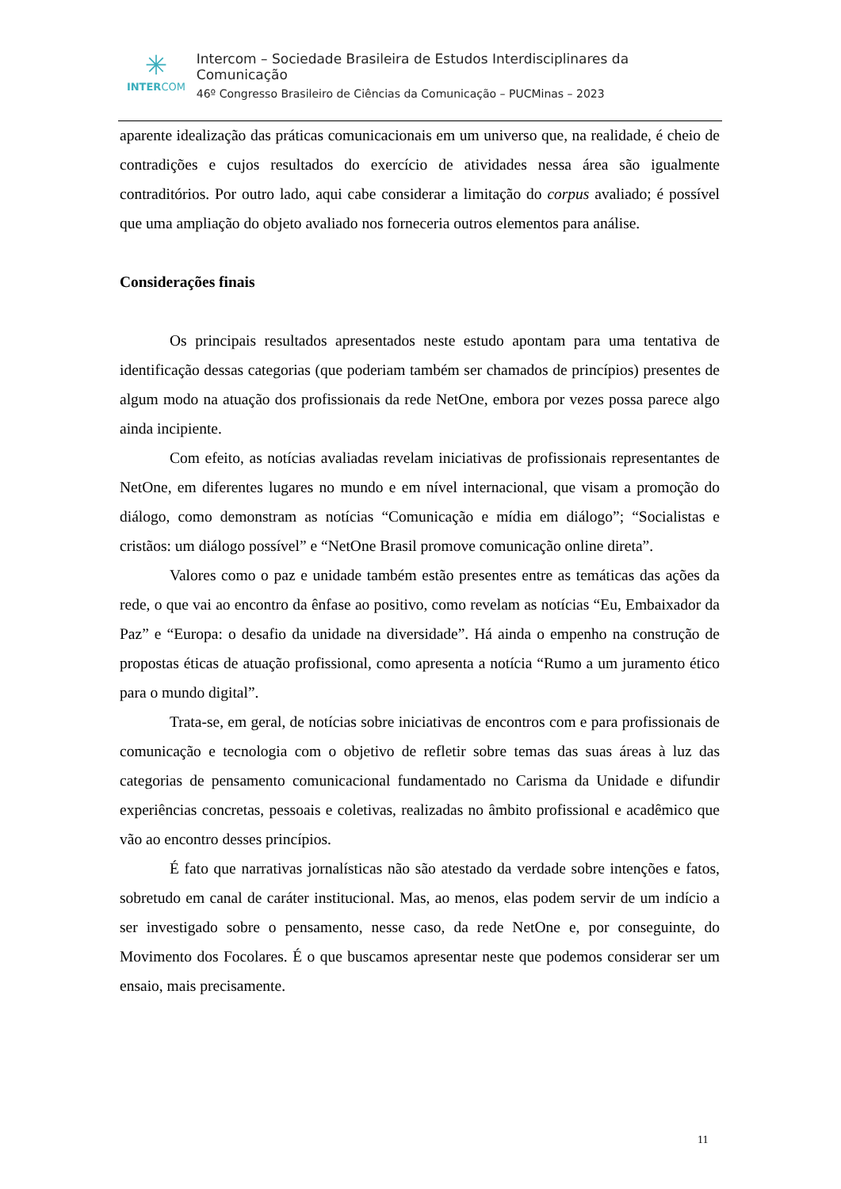✳
INTERCOM
Intercom – Sociedade Brasileira de Estudos Interdisciplinares da Comunicação
46º Congresso Brasileiro de Ciências da Comunicação – PUCMinas – 2023
aparente idealização das práticas comunicacionais em um universo que, na realidade, é cheio de contradições e cujos resultados do exercício de atividades nessa área são igualmente contraditórios. Por outro lado, aqui cabe considerar a limitação do corpus avaliado; é possível que uma ampliação do objeto avaliado nos forneceria outros elementos para análise.
Considerações finais
Os principais resultados apresentados neste estudo apontam para uma tentativa de identificação dessas categorias (que poderiam também ser chamados de princípios) presentes de algum modo na atuação dos profissionais da rede NetOne, embora por vezes possa parece algo ainda incipiente.
Com efeito, as notícias avaliadas revelam iniciativas de profissionais representantes de NetOne, em diferentes lugares no mundo e em nível internacional, que visam a promoção do diálogo, como demonstram as notícias “Comunicação e mídia em diálogo”; “Socialistas e cristãos: um diálogo possível” e “NetOne Brasil promove comunicação online direta”.
Valores como o paz e unidade também estão presentes entre as temáticas das ações da rede, o que vai ao encontro da ênfase ao positivo, como revelam as notícias “Eu, Embaixador da Paz” e “Europa: o desafio da unidade na diversidade”. Há ainda o empenho na construção de propostas éticas de atuação profissional, como apresenta a notícia “Rumo a um juramento ético para o mundo digital”.
Trata-se, em geral, de notícias sobre iniciativas de encontros com e para profissionais de comunicação e tecnologia com o objetivo de refletir sobre temas das suas áreas à luz das categorias de pensamento comunicacional fundamentado no Carisma da Unidade e difundir experiências concretas, pessoais e coletivas, realizadas no âmbito profissional e acadêmico que vão ao encontro desses princípios.
É fato que narrativas jornalísticas não são atestado da verdade sobre intenções e fatos, sobretudo em canal de caráter institucional. Mas, ao menos, elas podem servir de um indício a ser investigado sobre o pensamento, nesse caso, da rede NetOne e, por conseguinte, do Movimento dos Focolares. É o que buscamos apresentar neste que podemos considerar ser um ensaio, mais precisamente.
11